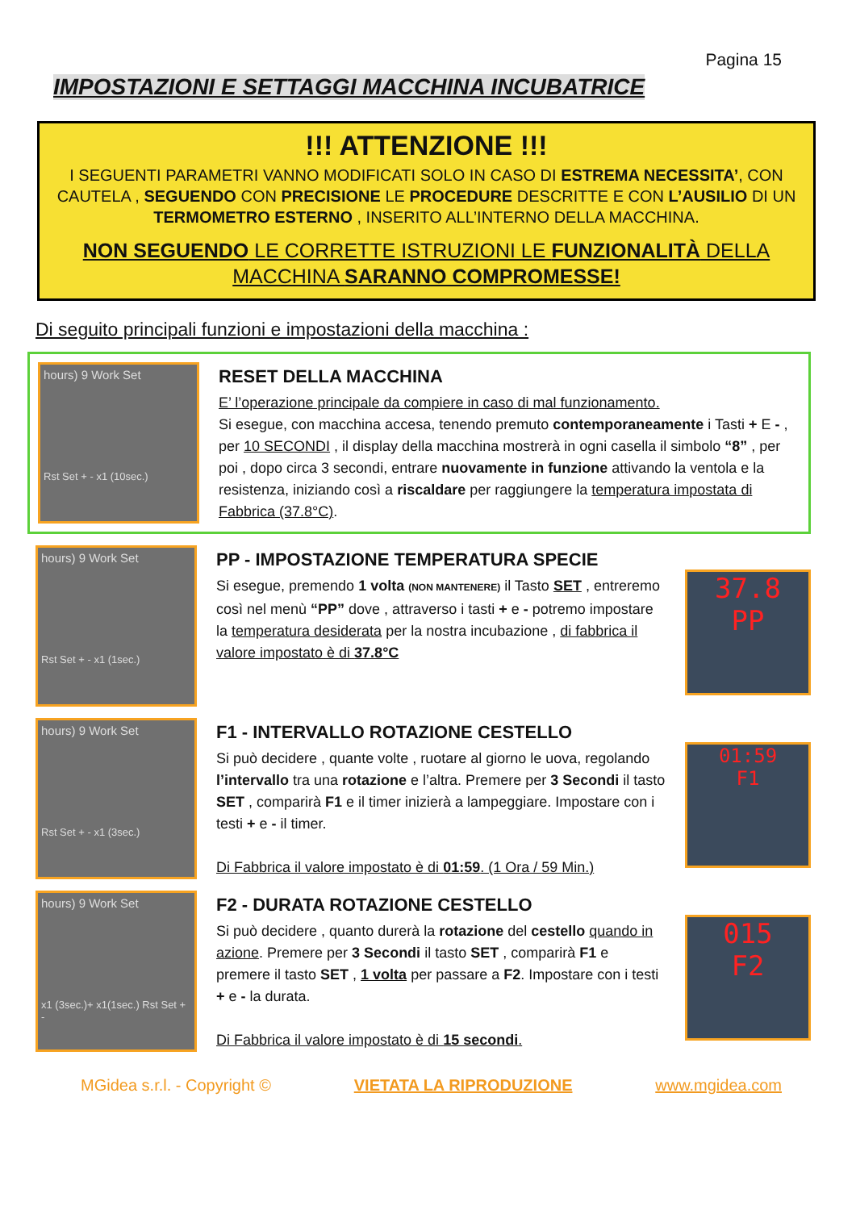Pagina 15
IMPOSTAZIONI E SETTAGGI MACCHINA INCUBATRICE
!!! ATTENZIONE !!!
I SEGUENTI PARAMETRI VANNO MODIFICATI SOLO IN CASO DI ESTREMA NECESSITA’, CON CAUTELA , SEGUENDO CON PRECISIONE LE PROCEDURE DESCRITTE E CON L’AUSILIO DI UN TERMOMETRO ESTERNO , INSERITO ALL’INTERNO DELLA MACCHINA.
NON SEGUENDO LE CORRETTE ISTRUZIONI LE FUNZIONALITÀ DELLA MACCHINA SARANNO COMPROMESSE!
Di seguito principali funzioni e impostazioni della macchina :
hours) 9 Work Set
Rst Set + - x1 (10sec.)
RESET DELLA MACCHINA
E’ l’operazione principale da compiere in caso di mal funzionamento.
Si esegue, con macchina accesa, tenendo premuto contemporaneamente i Tasti + E - , per 10 SECONDI , il display della macchina mostrerà in ogni casella il simbolo “8” , per poi , dopo circa 3 secondi, entrare nuovamente in funzione attivando la ventola e la resistenza, iniziando così a riscaldare per raggiungere la temperatura impostata di Fabbrica (37.8°C).
hours) 9 Work Set
Rst Set + - x1 (1sec.)
PP - IMPOSTAZIONE TEMPERATURA SPECIE
Si esegue, premendo 1 volta (NON MANTENERE) il Tasto SET , entreremo così nel menù “PP” dove , attraverso i tasti + e - potremo impostare la temperatura desiderata per la nostra incubazione , di fabbrica il valore impostato è di 37.8°C
37.8
PP
hours) 9 Work Set
Rst Set + - x1 (3sec.)
F1 - INTERVALLO ROTAZIONE CESTELLO
Si può decidere , quante volte , ruotare al giorno le uova, regolando l’intervallo tra una rotazione e l’altra. Premere per 3 Secondi il tasto SET , comparirà F1 e il timer inizierà a lampeggiare. Impostare con i testi + e - il timer.
Di Fabbrica il valore impostato è di 01:59. (1 Ora / 59 Min.)
01:59
F1
hours) 9 Work Set
x1 (3sec.)+ x1(1sec.) Rst Set + -
F2 - DURATA ROTAZIONE CESTELLO
Si può decidere , quanto durerà la rotazione del cestello quando in azione. Premere per 3 Secondi il tasto SET , comparirà F1 e premere il tasto SET , 1 volta per passare a F2. Impostare con i testi + e - la durata.
Di Fabbrica il valore impostato è di 15 secondi.
015
F2
MGidea s.r.l. - Copyright © VIETATA LA RIPRODUZIONE www.mgidea.com